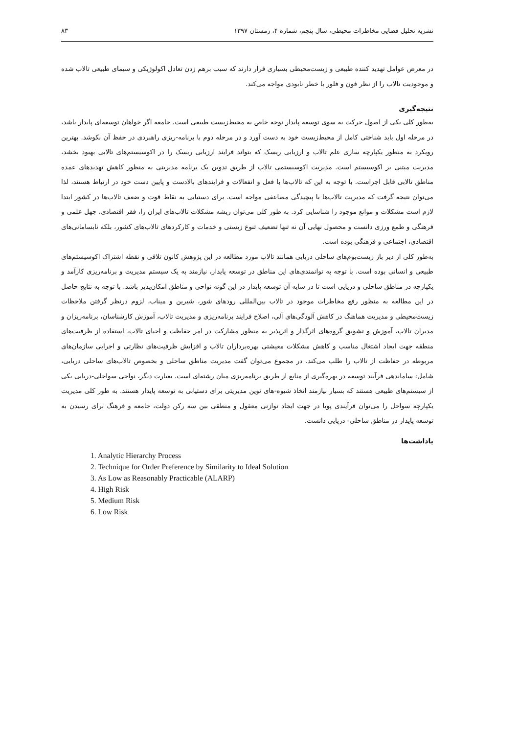نشریه تحلیل فضایی مخاطرات محیطی، سال پنجم، شماره ۴، زمستان ۱۳۹۷ ۸۳
در معرض عوامل تهدید کننده طبیعی و زیست‌محیطی بسیاری قرار دارند که سبب برهم زدن تعادل اکولوژیکی و سیمای طبیعی تالاب شده و موجودیت تالاب را از نظر فون و فلور با خطر نابودی مواجه می‌کند.
نتیجه‌گیری
به‌طور کلی یکی از اصول حرکت به سوی توسعه پایدار توجه خاص به محیط‌زیست طبیعی است. جامعه اگر خواهان توسعه‌ای پایدار باشد، در مرحله اول باید شناختی کامل از محیط‌زیست خود به دست آورد و در مرحله دوم با برنامه-ریزی راهبردی در حفظ آن بکوشد. بهترین رویکرد به منظور یکپارچه سازی علم تالاب و ارزیابی ریسک که بتواند فرایند ارزیابی ریسک را در اکوسیستم‌های تالابی بهبود بخشد، مدیریت مبتنی بر اکوسیستم است. مدیریت اکوسیستمی تالاب از طریق تدوین یک برنامه مدیریتی به منظور کاهش تهدیدهای عمده مناطق تالابی قابل اجراست. با توجه به این که تالاب‌ها با فعل و انفعالات و فرایندهای بالادست و پایین دست خود در ارتباط هستند، لذا می‌توان نتیجه گرفت که مدیریت تالاب‌ها با پیچیدگی مضاعفی مواجه است. برای دستیابی به نقاط قوت و ضعف تالاب‌ها در کشور ابتدا لازم است مشکلات و موانع موجود را شناسایی کرد. به طور کلی می‌توان ریشه مشکلات تالاب‌های ایران را، فقر اقتصادی، جهل علمی و فرهنگی و طمع ورزی دانست و محصول نهایی آن نه تنها تضعیف تنوع زیستی و خدمات و کارکردهای تالاب‌های کشور، بلکه نابسامانی‌های اقتصادی، اجتماعی و فرهنگی بوده است.
به‌طور کلی از دیر باز زیست‌بوم‌های ساحلی دریایی همانند تالاب مورد مطالعه در این پژوهش کانون تلاقی و نقطه اشتراک اکوسیستم‌های طبیعی و انسانی بوده است. با توجه به توانمندی‌های این مناطق در توسعه پایدار، نیازمند به یک سیستم مدیریت و برنامه‌ریزی کارآمد و یکپارچه در مناطق ساحلی و دریایی است تا در سایه آن توسعه پایدار در این گونه نواحی و مناطق امکان‌پذیر باشد. با توجه به نتایج حاصل در این مطالعه به منظور رفع مخاطرات موجود در تالاب بین‌المللی رودهای شور، شیرین و میناب، لزوم درنظر گرفتن ملاحظات زیست‌محیطی و مدیریت هماهنگ در کاهش آلودگی‌های آلی، اصلاح فرایند برنامه‌ریزی و مدیریت تالاب، آموزش کارشناسان، برنامه‌ریزان و مدیران تالاب، آموزش و تشویق گروه‌های اثرگذار و اثرپذیر به منظور مشارکت در امر حفاظت و احیای تالاب، استفاده از ظرفیت‌های منطقه جهت ایجاد اشتغال مناسب و کاهش مشکلات معیشتی بهره‌برداران تالاب و افزایش ظرفیت‌های نظارتی و اجرایی سازمان‌های مربوطه در حفاظت از تالاب را طلب می‌کند. در مجموع می‌توان گفت مدیریت مناطق ساحلی و بخصوص تالاب‌های ساحلی دریایی، شامل: ساماندهی فرآیند توسعه در بهره‌گیری از منابع از طریق برنامه‌ریزی میان رشته‌ای است. بعبارت دیگر، نواحی سواحلی-دریایی یکی از سیستم‌های طبیعی هستند که بسیار نیازمند اتخاذ شیوه-های نوین مدیریتی برای دستیابی به توسعه پایدار هستند. به طور کلی مدیریت یکپارچه سواحل را می‌توان فرآیندی پویا در جهت ایجاد توازنی معقول و منطقی بین سه رکن دولت، جامعه و فرهنگ برای رسیدن به توسعه پایدار در مناطق ساحلی- دریایی دانست.
یاداشت‌ها
1. Analytic Hierarchy Process
2. Technique for Order Preference by Similarity to Ideal Solution
3. As Low as Reasonably Practicable (ALARP)
4. High Risk
5. Medium Risk
6. Low Risk